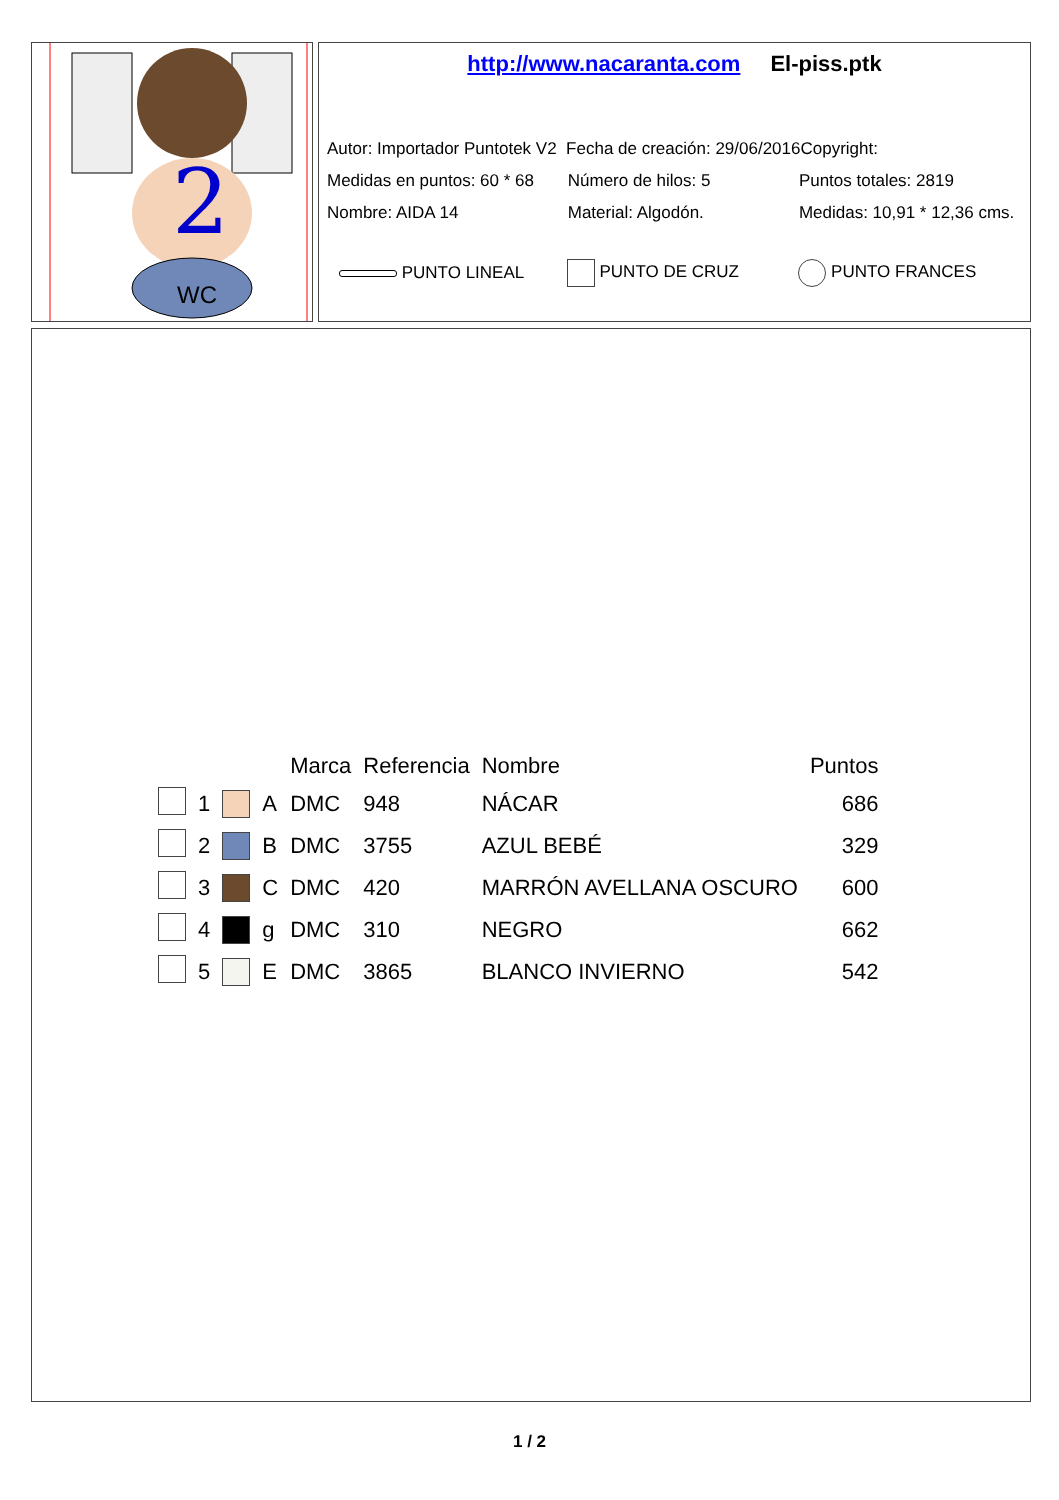2
WC
http://www.nacaranta.com El-piss.ptk
Autor: Importador Puntotek V2 Fecha de creación: 29/06/2016 Copyright:
Medidas en puntos: 60 * 68 Número de hilos: 5 Puntos totales: 2819
Nombre: AIDA 14 Material: Algodón. Medidas: 10,91 * 12,36 cms.
PUNTO LINEAL PUNTO DE CRUZ PUNTO FRANCES
| | | | | Marca | Referencia | Nombre | Puntos |
| --- | --- | --- | --- | --- | --- | --- | --- |
| | 1 | | A | DMC | 948 | NÁCAR | 686 |
| | 2 | | B | DMC | 3755 | AZUL BEBÉ | 329 |
| | 3 | | C | DMC | 420 | MARRÓN AVELLANA OSCURO | 600 |
| | 4 | | g | DMC | 310 | NEGRO | 662 |
| | 5 | | E | DMC | 3865 | BLANCO INVIERNO | 542 |
1 / 2